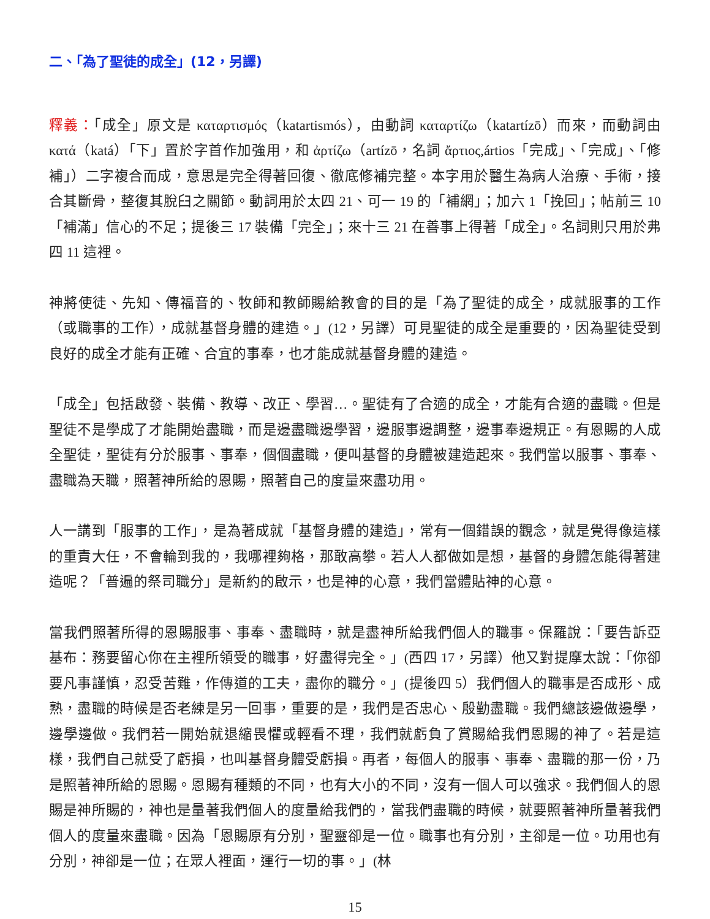二、「為了聖徒的成全」(12，另譯)
釋義：「成全」原文是 καταρτισμός（katartismós），由動詞 καταρτίζω（katartízō）而來，而動詞由 κατά（katá）「下」置於字首作加強用，和 ἀρτίζω（artízō，名詞 ἄρτιος,ártios「完成」、「完成」、「修補」）二字複合而成，意思是完全得著回復、徹底修補完整。本字用於醫生為病人治療、手術，接合其斷骨，整復其脫臼之關節。動詞用於太四 21、可一 19 的「補網」；加六 1「挽回」；帖前三 10「補滿」信心的不足；提後三 17 裝備「完全」；來十三 21 在善事上得著「成全」。名詞則只用於弗四 11 這裡。
神將使徒、先知、傳福音的、牧師和教師賜給教會的目的是「為了聖徒的成全，成就服事的工作（或職事的工作），成就基督身體的建造。」(12，另譯）可見聖徒的成全是重要的，因為聖徒受到良好的成全才能有正確、合宜的事奉，也才能成就基督身體的建造。
「成全」包括啟發、裝備、教導、改正、學習…。聖徒有了合適的成全，才能有合適的盡職。但是聖徒不是學成了才能開始盡職，而是邊盡職邊學習，邊服事邊調整，邊事奉邊規正。有恩賜的人成全聖徒，聖徒有分於服事、事奉，個個盡職，便叫基督的身體被建造起來。我們當以服事、事奉、盡職為天職，照著神所給的恩賜，照著自己的度量來盡功用。
人一講到「服事的工作」，是為著成就「基督身體的建造」，常有一個錯誤的觀念，就是覺得像這樣的重責大任，不會輪到我的，我哪裡夠格，那敢高攀。若人人都做如是想，基督的身體怎能得著建造呢？「普遍的祭司職分」是新約的啟示，也是神的心意，我們當體貼神的心意。
當我們照著所得的恩賜服事、事奉、盡職時，就是盡神所給我們個人的職事。保羅說：「要告訴亞基布：務要留心你在主裡所領受的職事，好盡得完全。」(西四 17，另譯）他又對提摩太說：「你卻要凡事謹慎，忍受苦難，作傳道的工夫，盡你的職分。」(提後四 5）我們個人的職事是否成形、成熟，盡職的時候是否老練是另一回事，重要的是，我們是否忠心、殷勤盡職。我們總該邊做邊學，邊學邊做。我們若一開始就退縮畏懼或輕看不理，我們就虧負了賞賜給我們恩賜的神了。若是這樣，我們自己就受了虧損，也叫基督身體受虧損。再者，每個人的服事、事奉、盡職的那一份，乃是照著神所給的恩賜。恩賜有種類的不同，也有大小的不同，沒有一個人可以強求。我們個人的恩賜是神所賜的，神也是量著我們個人的度量給我們的，當我們盡職的時候，就要照著神所量著我們個人的度量來盡職。因為「恩賜原有分別，聖靈卻是一位。職事也有分別，主卻是一位。功用也有分別，神卻是一位；在眾人裡面，運行一切的事。」(林
15